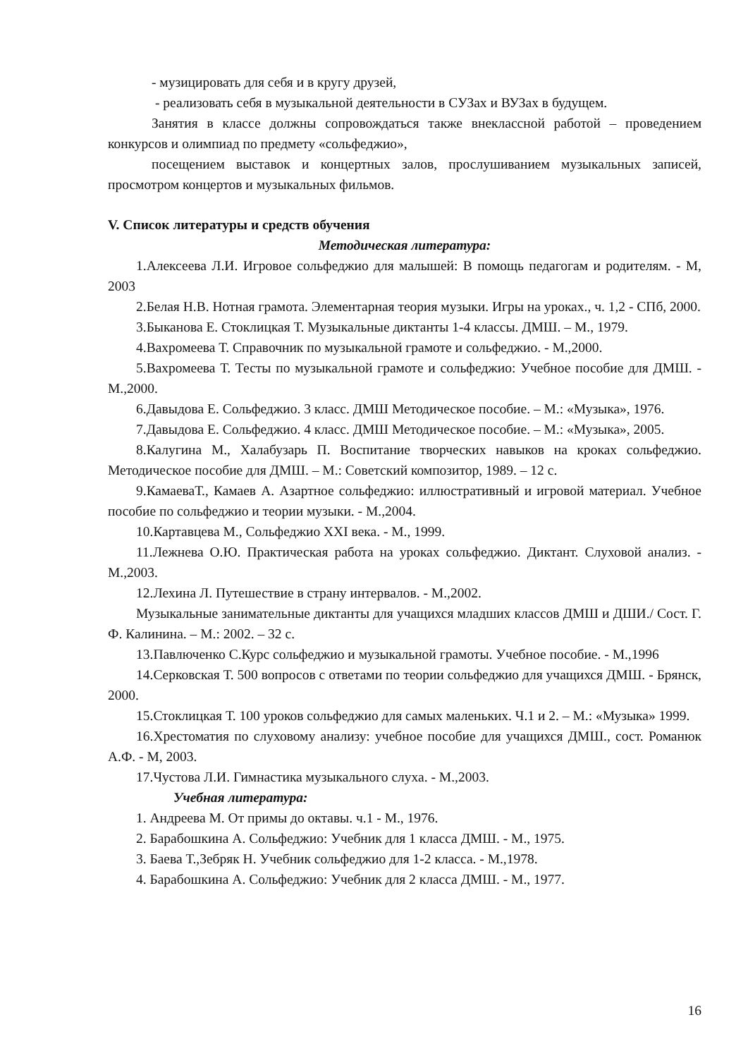- музицировать для себя и в кругу друзей,
- реализовать себя в музыкальной деятельности в СУЗах и ВУЗах в будущем.
Занятия в классе должны сопровождаться также внеклассной работой – проведением конкурсов и олимпиад по предмету «сольфеджио»,
посещением выставок и концертных залов, прослушиванием музыкальных записей, просмотром концертов и музыкальных фильмов.
V. Список литературы и средств обучения
Методическая литература:
1.Алексеева Л.И. Игровое сольфеджио для малышей: В помощь педагогам и родителям. - М, 2003
2.Белая Н.В. Нотная грамота. Элементарная теория музыки. Игры на уроках., ч. 1,2 - СПб, 2000.
3.Быканова Е. Стоклицкая Т. Музыкальные диктанты 1-4 классы. ДМШ. – М., 1979.
4.Вахромеева Т. Справочник по музыкальной грамоте и сольфеджио. - М.,2000.
5.Вахромеева Т. Тесты по музыкальной грамоте и сольфеджио: Учебное пособие для ДМШ. - М.,2000.
6.Давыдова Е. Сольфеджио. 3 класс. ДМШ Методическое пособие. – М.: «Музыка», 1976.
7.Давыдова Е. Сольфеджио. 4 класс. ДМШ Методическое пособие. – М.: «Музыка», 2005.
8.Калугина М., Халабузарь П. Воспитание творческих навыков на кроках сольфеджио. Методическое пособие для ДМШ. – М.: Советский композитор, 1989. – 12 с.
9.КамаеваТ., Камаев А. Азартное сольфеджио: иллюстративный и игровой материал. Учебное пособие по сольфеджио и теории музыки. - М.,2004.
10.Картавцева М., Сольфеджио XXI века. - М., 1999.
11.Лежнева О.Ю. Практическая работа на уроках сольфеджио. Диктант. Слуховой анализ. - М.,2003.
12.Лехина Л. Путешествие в страну интервалов. - М.,2002.
Музыкальные занимательные диктанты для учащихся младших классов ДМШ и ДШИ./ Сост. Г. Ф. Калинина. – М.: 2002. – 32 с.
13.Павлюченко С.Курс сольфеджио и музыкальной грамоты. Учебное пособие. - М.,1996
14.Серковская Т. 500 вопросов с ответами по теории сольфеджио для учащихся ДМШ. - Брянск, 2000.
15.Стоклицкая Т. 100 уроков сольфеджио для самых маленьких. Ч.1 и 2. – М.: «Музыка» 1999.
16.Хрестоматия по слуховому анализу: учебное пособие для учащихся ДМШ., сост. Романюк А.Ф. - М, 2003.
17.Чустова Л.И. Гимнастика музыкального слуха. - М.,2003.
Учебная литература:
1. Андреева М. От примы до октавы. ч.1 - М., 1976.
2. Барабошкина А. Сольфеджио: Учебник для 1 класса ДМШ. - М., 1975.
3. Баева Т.,Зебряк Н. Учебник сольфеджио для 1-2 класса. - М.,1978.
4. Барабошкина А. Сольфеджио: Учебник для 2 класса ДМШ. - М., 1977.
16